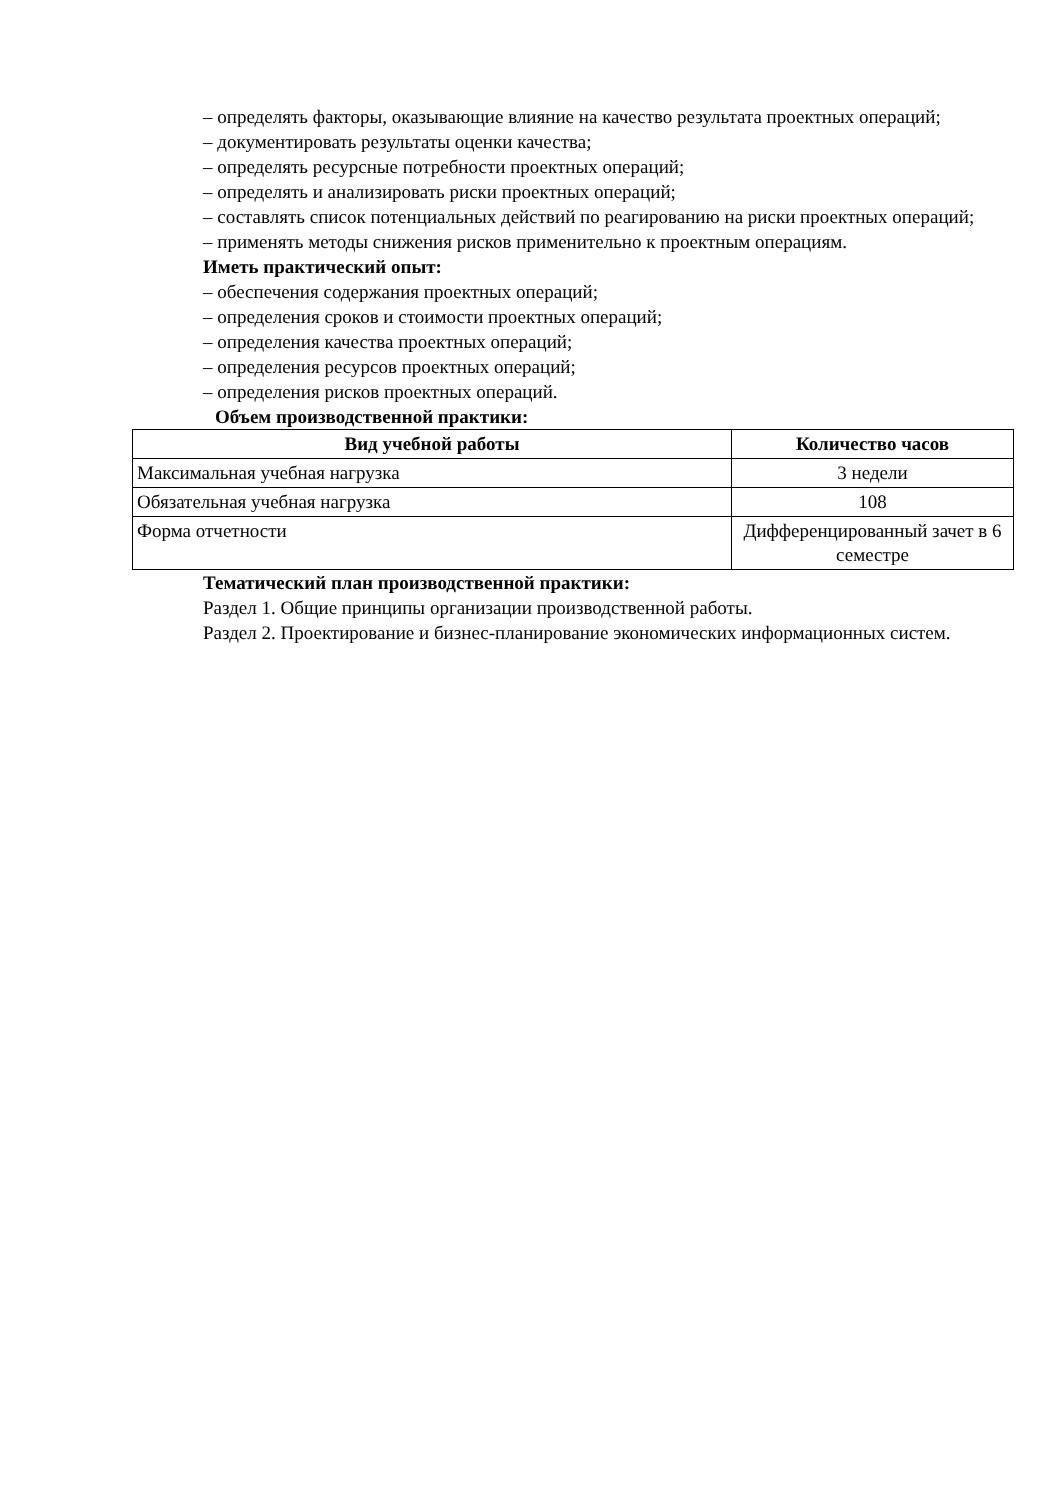– определять факторы, оказывающие влияние на качество результата проектных операций;
– документировать результаты оценки качества;
– определять ресурсные потребности проектных операций;
– определять и анализировать риски проектных операций;
– составлять список потенциальных действий по реагированию на риски проектных операций;
– применять методы снижения рисков применительно к проектным операциям.
Иметь практический опыт:
– обеспечения содержания проектных операций;
– определения сроков и стоимости проектных операций;
– определения качества проектных операций;
– определения ресурсов проектных операций;
– определения рисков проектных операций.
Объем производственной практики:
| Вид учебной работы | Количество часов |
| --- | --- |
| Максимальная учебная нагрузка | 3 недели |
| Обязательная учебная нагрузка | 108 |
| Форма отчетности | Дифференцированный зачет в 6 семестре |
Тематический план производственной практики:
Раздел 1. Общие принципы организации производственной работы.
Раздел 2. Проектирование и бизнес-планирование экономических информационных систем.